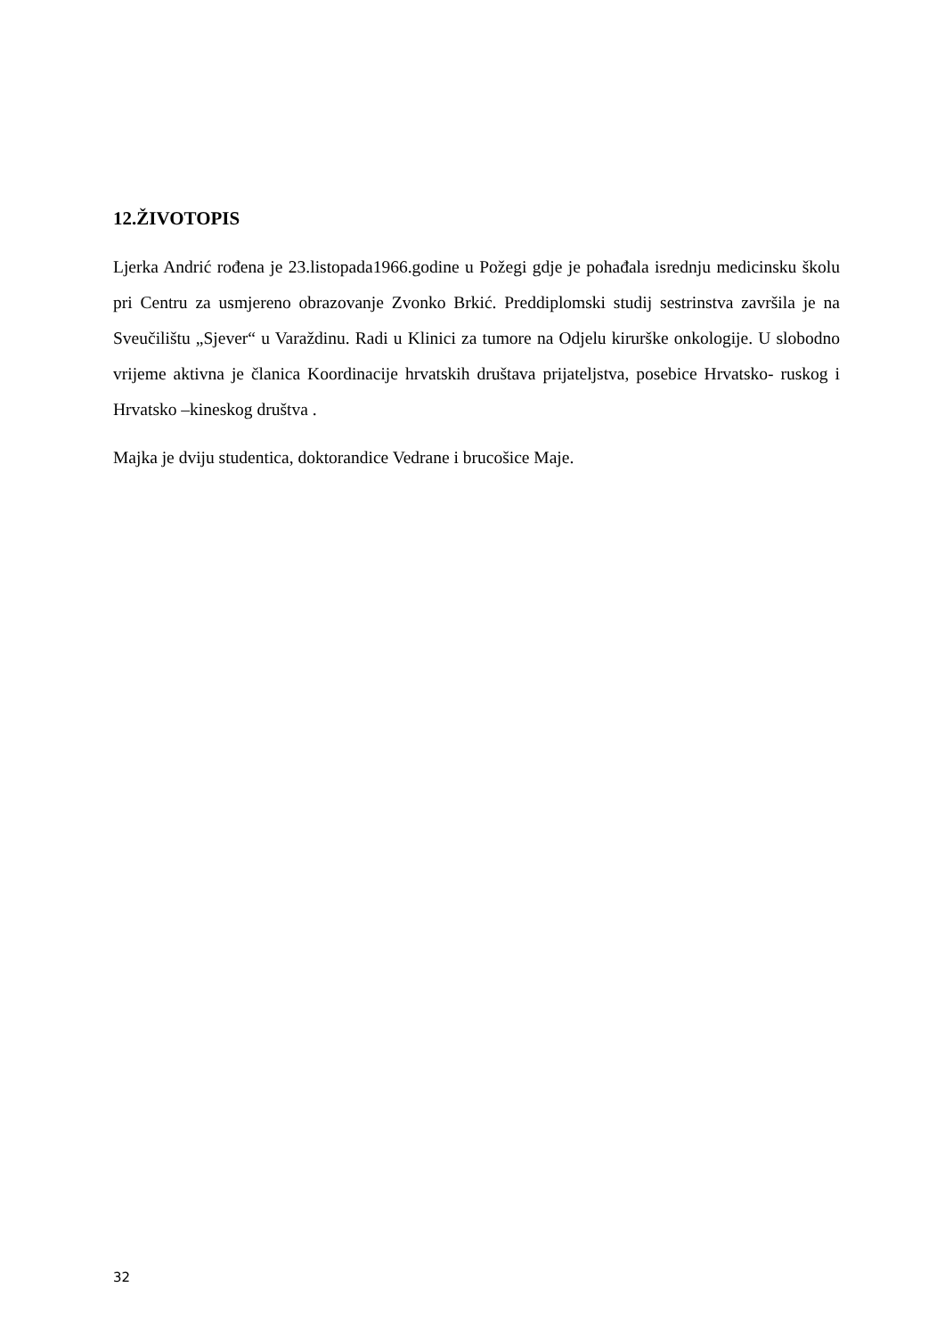12.ŽIVOTOPIS
Ljerka Andrić rođena je 23.listopada1966.godine u Požegi gdje je pohađala isrednju medicinsku školu pri Centru za usmjereno obrazovanje Zvonko Brkić. Preddiplomski studij sestrinstva završila je na Sveučilištu „Sjever“ u Varaždinu. Radi u Klinici za tumore na Odjelu kirurške onkologije. U slobodno vrijeme aktivna je članica Koordinacije hrvatskih društava prijateljstva, posebice Hrvatsko- ruskog i Hrvatsko –kineskog društva .
Majka je dviju studentica, doktorandice Vedrane i brucošice Maje.
32